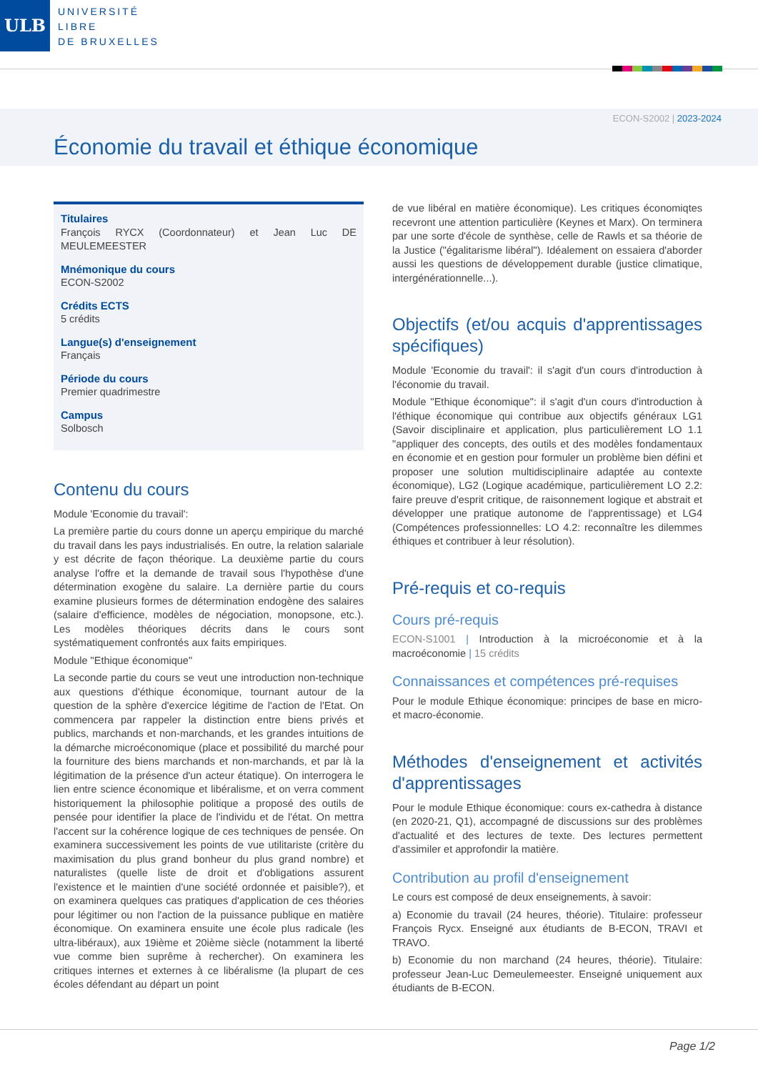ULB
UNIVERSITÉ
LIBRE
DE BRUXELLES
ECON-S2002 | 2023-2024
Économie du travail et éthique économique
Titulaires
François RYCX (Coordonnateur) et Jean Luc DE MEULEMEESTER
Mnémonique du cours
ECON-S2002
Crédits ECTS
5 crédits
Langue(s) d'enseignement
Français
Période du cours
Premier quadrimestre
Campus
Solbosch
Contenu du cours
Module 'Economie du travail':
La première partie du cours donne un aperçu empirique du marché du travail dans les pays industrialisés. En outre, la relation salariale y est décrite de façon théorique. La deuxième partie du cours analyse l'offre et la demande de travail sous l'hypothèse d'une détermination exogène du salaire. La dernière partie du cours examine plusieurs formes de détermination endogène des salaires (salaire d'efficience, modèles de négociation, monopsone, etc.). Les modèles théoriques décrits dans le cours sont systématiquement confrontés aux faits empiriques.
Module "Ethique économique"
La seconde partie du cours se veut une introduction non-technique aux questions d'éthique économique, tournant autour de la question de la sphère d'exercice légitime de l'action de l'Etat. On commencera par rappeler la distinction entre biens privés et publics, marchands et non-marchands, et les grandes intuitions de la démarche microéconomique (place et possibilité du marché pour la fourniture des biens marchands et non-marchands, et par là la légitimation de la présence d'un acteur étatique). On interrogera le lien entre science économique et libéralisme, et on verra comment historiquement la philosophie politique a proposé des outils de pensée pour identifier la place de l'individu et de l'état. On mettra l'accent sur la cohérence logique de ces techniques de pensée. On examinera successivement les points de vue utilitariste (critère du maximisation du plus grand bonheur du plus grand nombre) et naturalistes (quelle liste de droit et d'obligations assurent l'existence et le maintien d'une société ordonnée et paisible?), et on examinera quelques cas pratiques d'application de ces théories pour légitimer ou non l'action de la puissance publique en matière économique. On examinera ensuite une école plus radicale (les ultra-libéraux), aux 19ième et 20ième siècle (notamment la liberté vue comme bien suprême à rechercher). On examinera les critiques internes et externes à ce libéralisme (la plupart de ces écoles défendant au départ un point
de vue libéral en matière économique). Les critiques économiqtes recevront une attention particulière (Keynes et Marx). On terminera par une sorte d'école de synthèse, celle de Rawls et sa théorie de la Justice ("égalitarisme libéral"). Idéalement on essaiera d'aborder aussi les questions de développement durable (justice climatique, intergénérationnelle...).
Objectifs (et/ou acquis d'apprentissages spécifiques)
Module 'Economie du travail': il s'agit d'un cours d'introduction à l'économie du travail.
Module "Ethique économique": il s'agit d'un cours d'introduction à l'éthique économique qui contribue aux objectifs généraux LG1 (Savoir disciplinaire et application, plus particulièrement LO 1.1 "appliquer des concepts, des outils et des modèles fondamentaux en économie et en gestion pour formuler un problème bien défini et proposer une solution multidisciplinaire adaptée au contexte économique), LG2 (Logique académique, particulièrement LO 2.2: faire preuve d'esprit critique, de raisonnement logique et abstrait et développer une pratique autonome de l'apprentissage) et LG4 (Compétences professionnelles: LO 4.2: reconnaître les dilemmes éthiques et contribuer à leur résolution).
Pré-requis et co-requis
Cours pré-requis
ECON-S1001 | Introduction à la microéconomie et à la macroéconomie | 15 crédits
Connaissances et compétences pré-requises
Pour le module Ethique économique: principes de base en micro- et macro-économie.
Méthodes d'enseignement et activités d'apprentissages
Pour le module Ethique économique: cours ex-cathedra à distance (en 2020-21, Q1), accompagné de discussions sur des problèmes d'actualité et des lectures de texte. Des lectures permettent d'assimiler et approfondir la matière.
Contribution au profil d'enseignement
Le cours est composé de deux enseignements, à savoir:
a) Economie du travail (24 heures, théorie). Titulaire: professeur François Rycx. Enseigné aux étudiants de B-ECON, TRAVI et TRAVO.
b) Economie du non marchand (24 heures, théorie). Titulaire: professeur Jean-Luc Demeulemeester. Enseigné uniquement aux étudiants de B-ECON.
Page 1/2